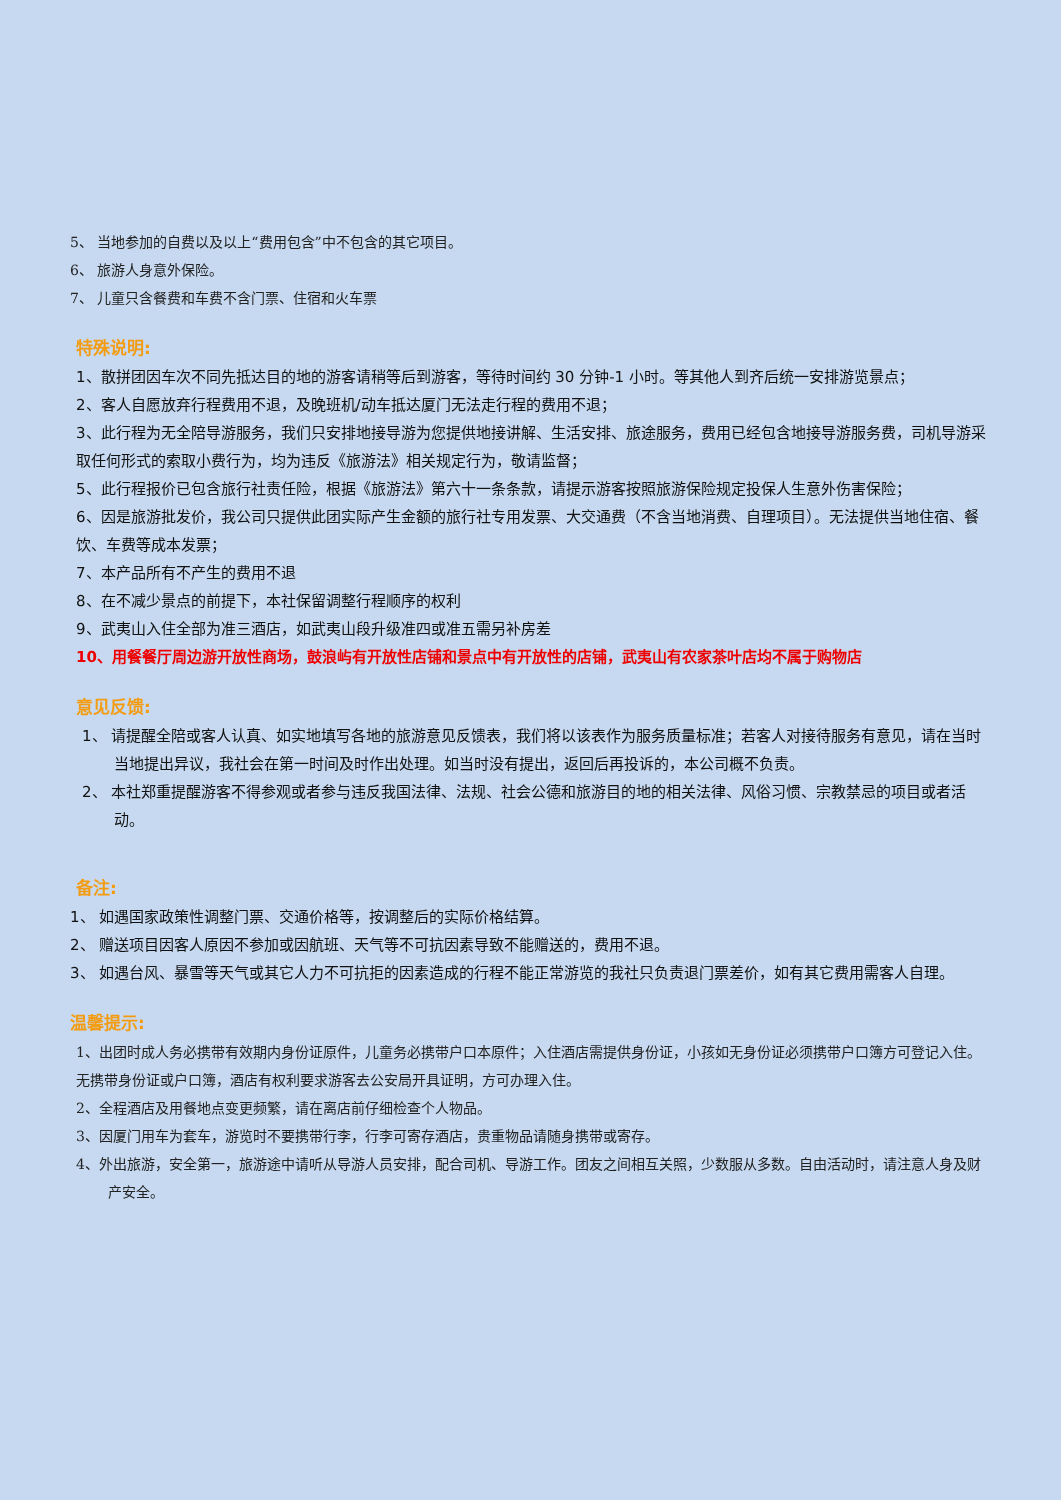5、 当地参加的自费以及以上“费用包含”中不包含的其它项目。
6、 旅游人身意外保险。
7、 儿童只含餐费和车费不含门票、住宿和火车票
特殊说明:
1、散拼团因车次不同先抵达目的地的游客请稍等后到游客，等待时间约 30 分钟-1 小时。等其他人到齐后统一安排游览景点；
2、客人自愿放弃行程费用不退，及晚班机/动车抵达厦门无法走行程的费用不退；
3、此行程为无全陪导游服务，我们只安排地接导游为您提供地接讲解、生活安排、旅途服务，费用已经包含地接导游服务费，司机导游采取任何形式的索取小费行为，均为违反《旅游法》相关规定行为，敬请监督；
5、此行程报价已包含旅行社责任险，根据《旅游法》第六十一条条款，请提示游客按照旅游保险规定投保人生意外伤害保险；
6、因是旅游批发价，我公司只提供此团实际产生金额的旅行社专用发票、大交通费（不含当地消费、自理项目）。无法提供当地住宿、餐饮、车费等成本发票；
7、本产品所有不产生的费用不退
8、在不减少景点的前提下，本社保留调整行程顺序的权利
9、武夷山入住全部为准三酒店，如武夷山段升级准四或准五需另补房差
10、用餐餐厅周边游开放性商场，鼓浪屿有开放性店铺和景点中有开放性的店铺，武夷山有农家茶叶店均不属于购物店
意见反馈:
1、 请提醒全陪或客人认真、如实地填写各地的旅游意见反馈表，我们将以该表作为服务质量标准；若客人对接待服务有意见，请在当时当地提出异议，我社会在第一时间及时作出处理。如当时没有提出，返回后再投诉的，本公司概不负责。
2、 本社郑重提醒游客不得参观或者参与违反我国法律、法规、社会公德和旅游目的地的相关法律、风俗习惯、宗教禁忌的项目或者活动。
备注:
1、 如遇国家政策性调整门票、交通价格等，按调整后的实际价格结算。
2、 赠送项目因客人原因不参加或因航班、天气等不可抗因素导致不能赠送的，费用不退。
3、 如遇台风、暴雪等天气或其它人力不可抗拒的因素造成的行程不能正常游览的我社只负责退门票差价，如有其它费用需客人自理。
温馨提示:
1、出团时成人务必携带有效期内身份证原件，儿童务必携带户口本原件；入住酒店需提供身份证，小孩如无身份证必须携带户口簿方可登记入住。无携带身份证或户口簿，酒店有权利要求游客去公安局开具证明，方可办理入住。
2、全程酒店及用餐地点变更频繁，请在离店前仔细检查个人物品。
3、因厦门用车为套车，游览时不要携带行李，行李可寄存酒店，贵重物品请随身携带或寄存。
4、外出旅游，安全第一，旅游途中请听从导游人员安排，配合司机、导游工作。团友之间相互关照，少数服从多数。自由活动时，请注意人身及财产安全。